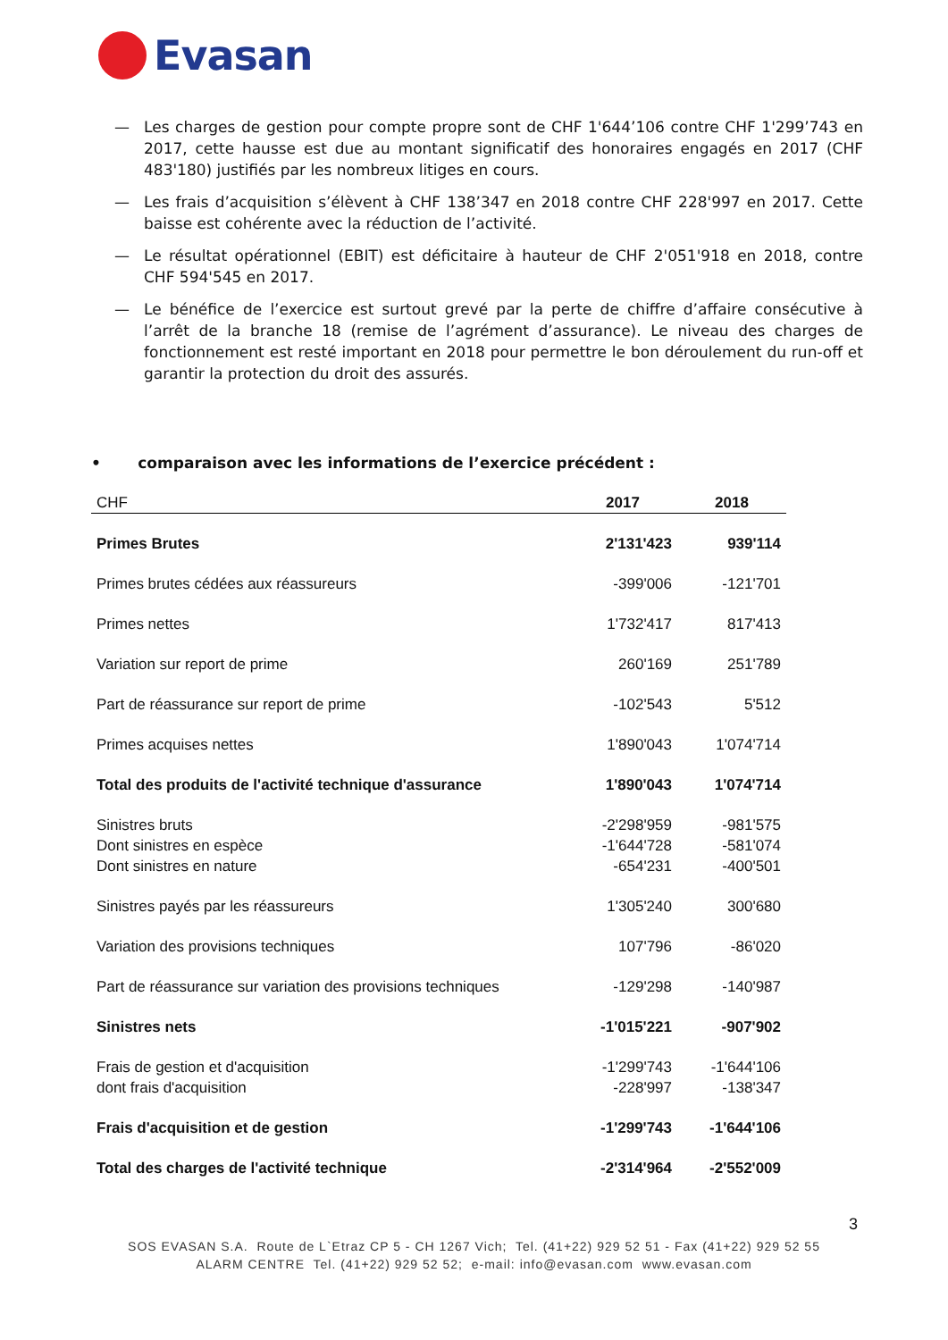Evasan
— Les charges de gestion pour compte propre sont de CHF 1'644’106 contre CHF 1'299’743 en 2017, cette hausse est due au montant significatif des honoraires engagés en 2017 (CHF 483'180) justifiés par les nombreux litiges en cours.
— Les frais d’acquisition s’élèvent à CHF 138’347 en 2018 contre CHF 228'997 en 2017. Cette baisse est cohérente avec la réduction de l’activité.
— Le résultat opérationnel (EBIT) est déficitaire à hauteur de CHF 2'051'918 en 2018, contre CHF 594'545 en 2017.
— Le bénéfice de l’exercice est surtout grevé par la perte de chiffre d’affaire consécutive à l’arrêt de la branche 18 (remise de l’agrément d’assurance). Le niveau des charges de fonctionnement est resté important en 2018 pour permettre le bon déroulement du run-off et garantir la protection du droit des assurés.
• comparaison avec les informations de l’exercice précédent :
| CHF | 2017 | 2018 |
| --- | --- | --- |
| Primes Brutes | 2'131'423 | 939'114 |
| Primes brutes cédées aux réassureurs | -399'006 | -121'701 |
| Primes nettes | 1'732'417 | 817'413 |
| Variation sur report de prime | 260'169 | 251'789 |
| Part de réassurance sur report de prime | -102'543 | 5'512 |
| Primes acquises nettes | 1'890'043 | 1'074'714 |
| Total des produits de l'activité technique d'assurance | 1'890'043 | 1'074'714 |
| Sinistres bruts | -2'298'959 | -981'575 |
| Dont sinistres en espèce | -1'644'728 | -581'074 |
| Dont sinistres en nature | -654'231 | -400'501 |
| Sinistres payés par les réassureurs | 1'305'240 | 300'680 |
| Variation des provisions techniques | 107'796 | -86'020 |
| Part de réassurance sur variation des provisions techniques | -129'298 | -140'987 |
| Sinistres nets | -1'015'221 | -907'902 |
| Frais de gestion et d'acquisition | -1'299'743 | -1'644'106 |
| dont frais d'acquisition | -228'997 | -138'347 |
| Frais d'acquisition et de gestion | -1'299'743 | -1'644'106 |
| Total des charges de l'activité technique | -2'314'964 | -2'552'009 |
3
SOS EVASAN S.A. Route de L`Etraz CP 5 - CH 1267 Vich; Tel. (41+22) 929 52 51 - Fax (41+22) 929 52 55
ALARM CENTRE Tel. (41+22) 929 52 52; e-mail: info@evasan.com www.evasan.com